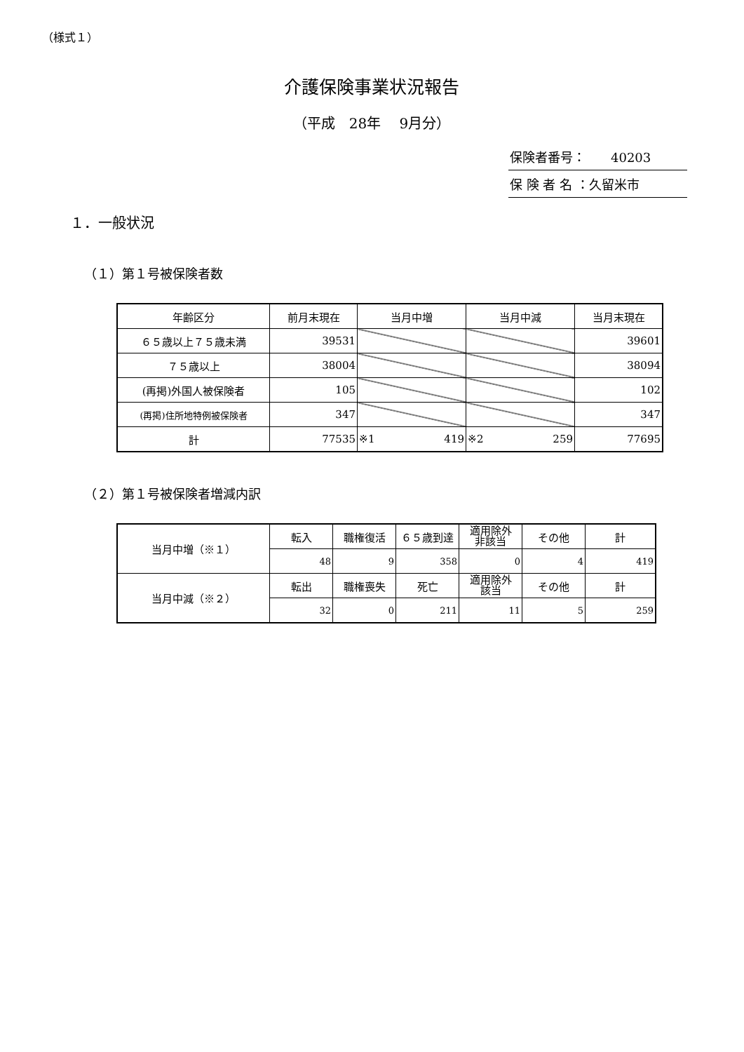（様式１）
介護保険事業状況報告
（平成　28年　 9月分）
保険者番号：　　40203
保 険 者 名 ：久留米市
１．一般状況
（１）第１号被保険者数
| 年齢区分 | 前月末現在 | 当月中増 | 当月中減 | 当月末現在 |
| ６５歳以上７５歳未満 | 39531 | | | 39601 |
| ７５歳以上 | 38004 | | | 38094 |
| (再掲)外国人被保険者 | 105 | | | 102 |
| (再掲)住所地特例被保険者 | 347 | | | 347 |
| 計 | 77535 | ※1 419 | ※2 259 | 77695 |
（２）第１号被保険者増減内訳
| 当月中増（※１） | 転入 | 職権復活 | ６５歳到達 | 適用除外 非該当 | その他 | 計 |
| | 48 | 9 | 358 | 0 | 4 | 419 |
| 当月中減（※２） | 転出 | 職権喪失 | 死亡 | 適用除外 該当 | その他 | 計 |
| | 32 | 0 | 211 | 11 | 5 | 259 |